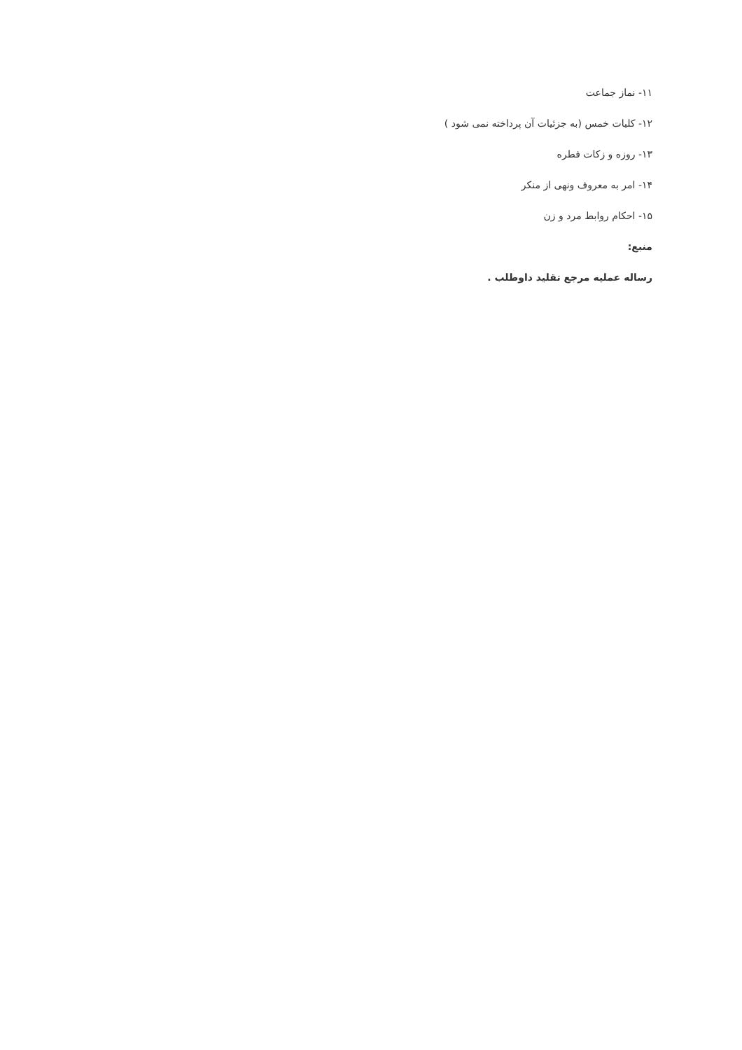۱۱- نماز جماعت
۱۲- کلیات خمس (به جزئیات آن پرداخته نمی شود )
۱۳- روزه و زکات فطره
۱۴- امر به معروف ونهی از منکر
۱۵- احکام روابط مرد و زن
منبع:
رساله عملیه مرجع تقلید داوطلب .